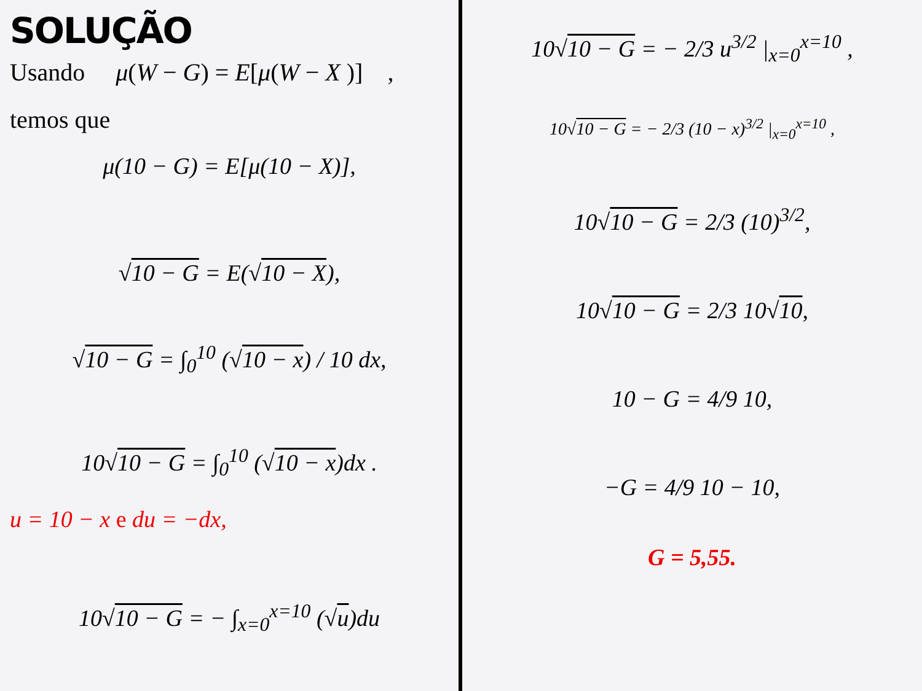SOLUÇÃO
Usando μ(W − G) = E[μ(W − X )] ,
temos que
μ(10 − G) = E[μ(10 − X)],
√10 − G = E(√10 − X),
√10 − G = ∫<sub>0</sub><sup>10</sup> (√10 − x) / 10 dx,
10√10 − G = ∫<sub>0</sub><sup>10</sup> (√10 − x)dx .
u = 10 − x e du = −dx,
10√10 − G = − ∫<sub>x=0</sub><sup>x=10</sup> (√u)du
10√10 − G = − 2/3 u<sup>3/2</sup> |<sub>x=0</sub><sup>x=10</sup> ,
10√10 − G = − 2/3 (10 − x)<sup>3/2</sup> |<sub>x=0</sub><sup>x=10</sup> ,
10√10 − G = 2/3 (10)<sup>3/2</sup>,
10√10 − G = 2/3 10√10,
10 − G = 4/9 10,
−G = 4/9 10 − 10,
G = 5,55.